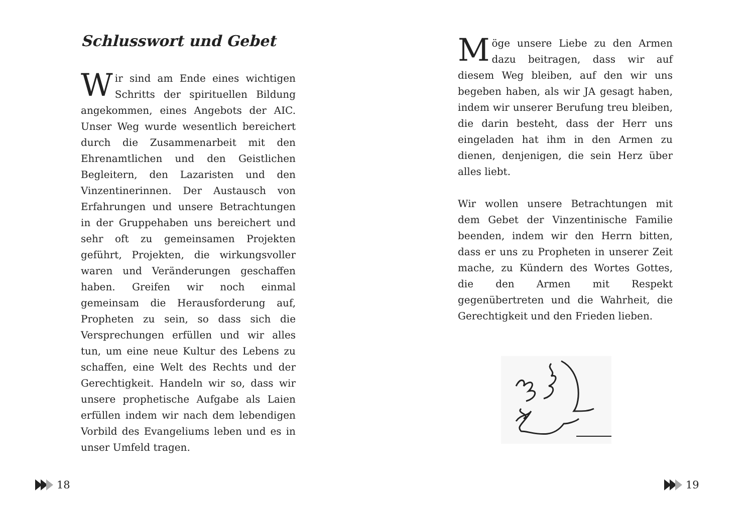Schlusswort und Gebet
Wir sind am Ende eines wichtigen Schritts der spirituellen Bildung angekommen, eines Angebots der AIC. Unser Weg wurde wesentlich bereichert durch die Zusammenarbeit mit den Ehrenamtlichen und den Geistlichen Begleitern, den Lazaristen und den Vinzentinerinnen. Der Austausch von Erfahrungen und unsere Betrachtungen in der Gruppehaben uns bereichert und sehr oft zu gemeinsamen Projekten geführt, Projekten, die wirkungsvoller waren und Veränderungen geschaffen haben. Greifen wir noch einmal gemeinsam die Herausforderung auf, Propheten zu sein, so dass sich die Versprechungen erfüllen und wir alles tun, um eine neue Kultur des Lebens zu schaffen, eine Welt des Rechts und der Gerechtigkeit. Handeln wir so, dass wir unsere prophetische Aufgabe als Laien erfüllen indem wir nach dem lebendigen Vorbild des Evangeliums leben und es in unser Umfeld tragen.
18
Möge unsere Liebe zu den Armen dazu beitragen, dass wir auf diesem Weg bleiben, auf den wir uns begeben haben, als wir JA gesagt haben, indem wir unserer Berufung treu bleiben, die darin besteht, dass der Herr uns eingeladen hat ihm in den Armen zu dienen, denjenigen, die sein Herz über alles liebt.
Wir wollen unsere Betrachtungen mit dem Gebet der Vinzentinische Familie beenden, indem wir den Herrn bitten, dass er uns zu Propheten in unserer Zeit mache, zu Kündern des Wortes Gottes, die den Armen mit Respekt gegenübertreten und die Wahrheit, die Gerechtigkeit und den Frieden lieben.
19